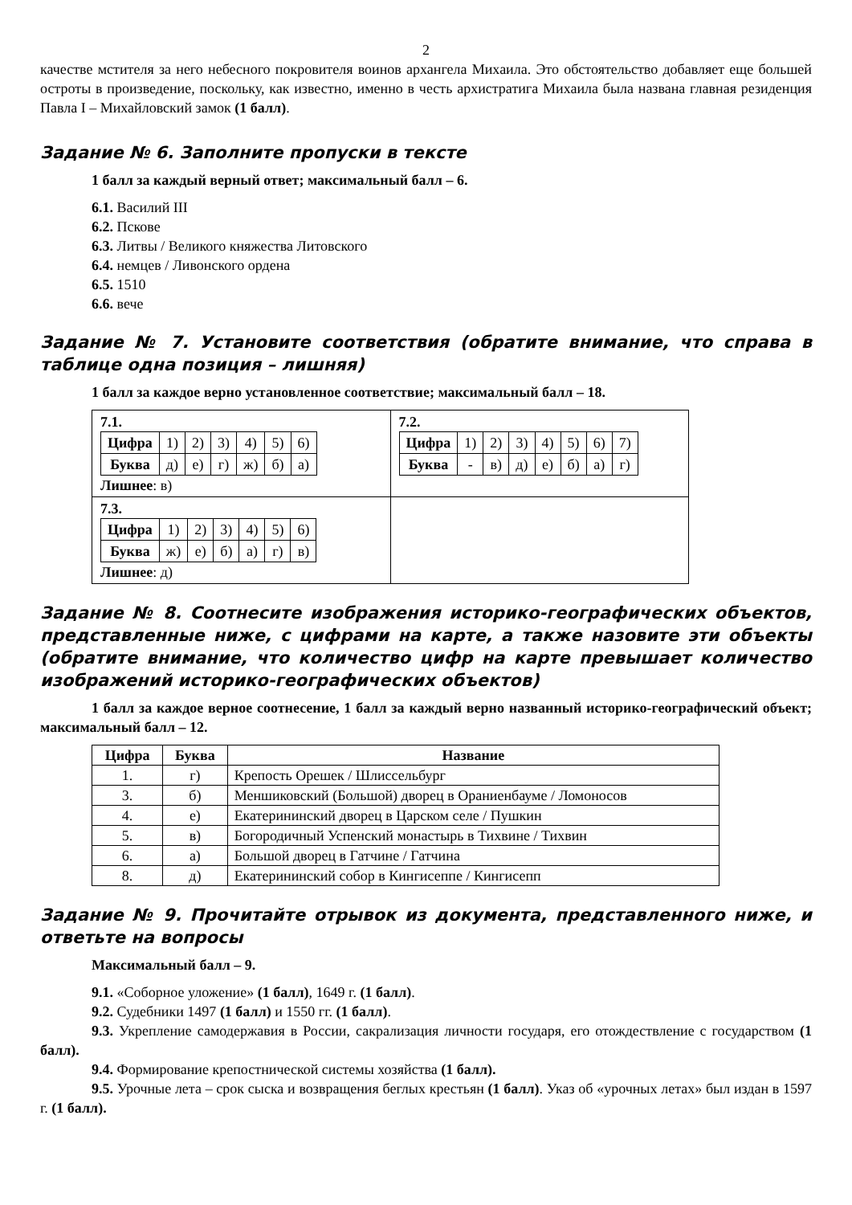2
качестве мстителя за него небесного покровителя воинов архангела Михаила. Это обстоятельство добавляет еще большей остроты в произведение, поскольку, как известно, именно в честь архистратига Михаила была названа главная резиденция Павла I – Михайловский замок (1 балл).
Задание № 6. Заполните пропуски в тексте
1 балл за каждый верный ответ; максимальный балл – 6.
6.1. Василий III
6.2. Пскове
6.3. Литвы / Великого княжества Литовского
6.4. немцев / Ливонского ордена
6.5. 1510
6.6. вече
Задание № 7. Установите соответствия (обратите внимание, что справа в таблице одна позиция – лишняя)
1 балл за каждое верно установленное соответствие; максимальный балл – 18.
| 7.1. / Цифра / 1) / 2) / 3) / 4) / 5) / 6) / / Буква / д) / е) / г) / ж) / б) / а) / Лишнее : в) | 7.2. / Цифра / 1) / 2) / 3) / 4) / 5) / 6) / 7) / / Буква / - / в) / д) / е) / б) / а) / г) / |
| 7.3. / Цифра / 1) / 2) / 3) / 4) / 5) / 6) / / Буква / ж) / е) / б) / а) / г) / в) / Лишнее : д) | |
Задание № 8. Соотнесите изображения историко-географических объектов, представленные ниже, с цифрами на карте, а также назовите эти объекты (обратите внимание, что количество цифр на карте превышает количество изображений историко-географических объектов)
1 балл за каждое верное соотнесение, 1 балл за каждый верно названный историко-географический объект; максимальный балл – 12.
| Цифра | Буква | Название |
| --- | --- | --- |
| 1. | г) | Крепость Орешек / Шлиссельбург |
| 3. | б) | Меншиковский (Большой) дворец в Ораниенбауме / Ломоносов |
| 4. | е) | Екатерининский дворец в Царском селе / Пушкин |
| 5. | в) | Богородичный Успенский монастырь в Тихвине / Тихвин |
| 6. | а) | Большой дворец в Гатчине / Гатчина |
| 8. | д) | Екатерининский собор в Кингисеппе / Кингисепп |
Задание № 9. Прочитайте отрывок из документа, представленного ниже, и ответьте на вопросы
Максимальный балл – 9.
9.1. «Соборное уложение» (1 балл), 1649 г. (1 балл).
9.2. Судебники 1497 (1 балл) и 1550 гг. (1 балл).
9.3. Укрепление самодержавия в России, сакрализация личности государя, его отождествление с государством (1 балл).
9.4. Формирование крепостнической системы хозяйства (1 балл).
9.5. Урочные лета – срок сыска и возвращения беглых крестьян (1 балл). Указ об «урочных летах» был издан в 1597 г. (1 балл).